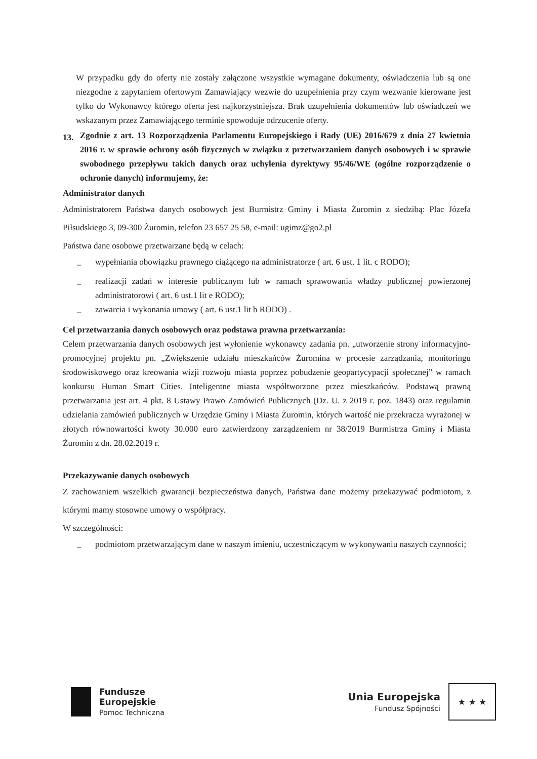W przypadku gdy do oferty nie zostały załączone wszystkie wymagane dokumenty, oświadczenia lub są one niezgodne z zapytaniem ofertowym Zamawiający wezwie do uzupełnienia przy czym wezwanie kierowane jest tylko do Wykonawcy którego oferta jest najkorzystniejsza. Brak uzupełnienia dokumentów lub oświadczeń we wskazanym przez Zamawiającego terminie spowoduje odrzucenie oferty.
13.
Zgodnie z art. 13 Rozporządzenia Parlamentu Europejskiego i Rady (UE) 2016/679 z dnia 27 kwietnia 2016 r. w sprawie ochrony osób fizycznych w związku z przetwarzaniem danych osobowych i w sprawie swobodnego przepływu takich danych oraz uchylenia dyrektywy 95/46/WE (ogólne rozporządzenie o ochronie danych) informujemy, że:
Administrator danych
Administratorem Państwa danych osobowych jest Burmistrz Gminy i Miasta Żuromin z siedzibą: Plac Józefa Piłsudskiego 3, 09-300 Żuromin, telefon 23 657 25 58, e-mail: ugimz@go2.pl
Państwa dane osobowe przetwarzane będą w celach:
–
wypełniania obowiązku prawnego ciążącego na administratorze ( art. 6 ust. 1 lit. c RODO);
–
realizacji zadań w interesie publicznym lub w ramach sprawowania władzy publicznej powierzonej administratorowi ( art. 6 ust.1 lit e RODO);
–
zawarcia i wykonania umowy ( art. 6 ust.1 lit b RODO) .
Cel przetwarzania danych osobowych oraz podstawa prawna przetwarzania:
Celem przetwarzania danych osobowych jest wyłonienie wykonawcy zadania pn. „utworzenie strony informacyjno-promocyjnej projektu pn. „Zwiększenie udziału mieszkańców Żuromina w procesie zarządzania, monitoringu środowiskowego oraz kreowania wizji rozwoju miasta poprzez pobudzenie geopartycypacji społecznej” w ramach konkursu Human Smart Cities. Inteligentne miasta współtworzone przez mieszkańców. Podstawą prawną przetwarzania jest art. 4 pkt. 8 Ustawy Prawo Zamówień Publicznych (Dz. U. z 2019 r. poz. 1843) oraz regulamin udzielania zamówień publicznych w Urzędzie Gminy i Miasta Żuromin, których wartość nie przekracza wyrażonej w złotych równowartości kwoty 30.000 euro zatwierdzony zarządzeniem nr 38/2019 Burmistrza Gminy i Miasta Żuromin z dn. 28.02.2019 r.
Przekazywanie danych osobowych
Z zachowaniem wszelkich gwarancji bezpieczeństwa danych, Państwa dane możemy przekazywać podmiotom, z którymi mamy stosowne umowy o współpracy.
W szczególności:
–
podmiotom przetwarzającym dane w naszym imieniu, uczestniczącym w wykonywaniu naszych czynności;
Fundusze
Europejskie
Pomoc Techniczna
Unia Europejska
Fundusz Spójności
★ ★ ★